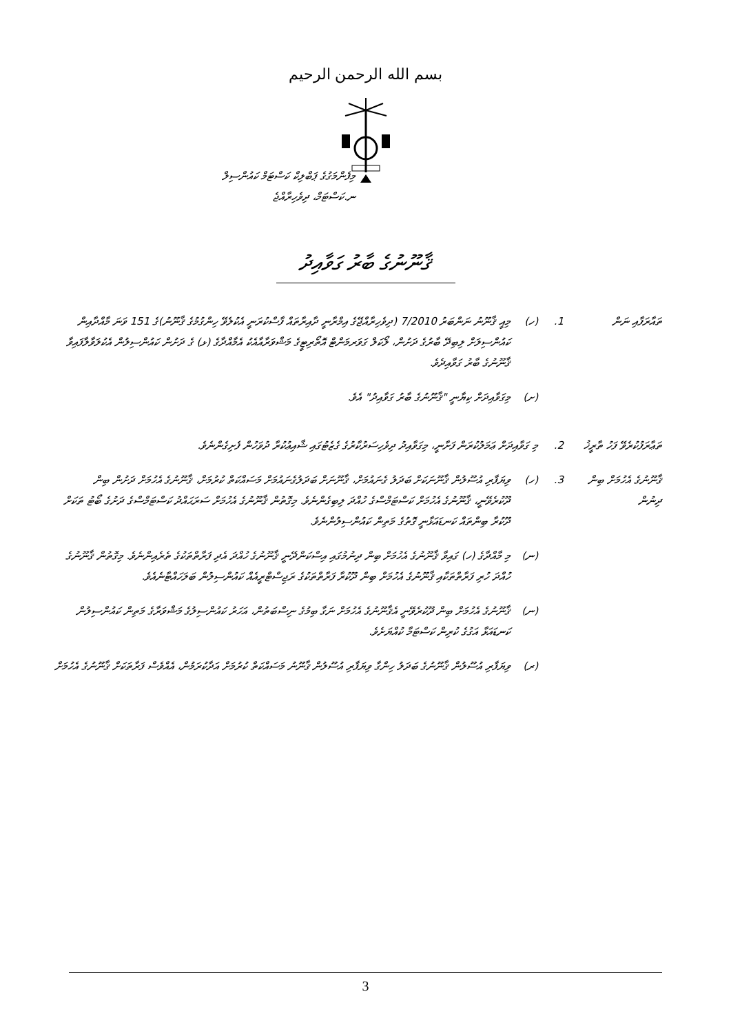بسم الله الرحمن الرحيم
މިފެންމަގުގެ ޕަބްލިކް ކަސްޓަމް ކައުންސިލް
ނ.ކަސްޓަމް، ދިވެހިރާއްޖެ
ޤާނޫނުގެ ބާރު ގަވާއިދު
ތައާރަފާއި ނަން
1. (ހ) މިއީ ޤާނޫނު ނަންބަރު 7/2010 (ދިވެހިރާއްޖޭގެ އިމްރާނީ ދާއިރާތައް ފާސްކުރަނީ އެކުލެވޭ ހިންގުމުގެ ޤާނޫނު)ގެ 151 ވަނަ މާއްދާއިން ކައުންސިލަށް ލިބިދޭ ބާރުގެ ދަށުން، ލޯކަލް ގަވަރމަންޓް އޮތޯރިޓީގެ މަޝްވަރާއާއެކު އެމާއްދާގެ (ޅ) ގެ ދަށުން ކައުންސިލުން އެކުލަވާލާފައިވާ ޤާނޫނުގެ ބާރު ގަވާއިދެވެ.
(ށ) މިގަވާއިދަށް ކިޔާނީ "ޤާނޫނުގެ ބާރު ގަވާއިދު" އެވެ.
ތަޢާރަފުކުރެވޭ ފަހު ތާރީޚު
2. މި ގަވާއިދަށް ޢަމަލުކުރަން ފަށާނީ، މިގަވާއިދު ދިވެހިސަރުކާރުގެ ގެޒެޓުގައި ޝާއިޢުކުރާ ދުވަހުން ފެށިގެންނެވެ.
ޤާނޫނުގެ އެހުމަށް ބިން ދިނުން
3. (ހ) ވިޔަފާރި އުސޫލުން ޤާނޫނަކަށް ބަދަލު ގެނައުމަށް، ޤާނޫނަށް ބަދަލުގެނައުމަށް މަސައްކަތް ކުރުމަށް، ޤާނޫނުގެ އެހުމަށް ދަށުން ބިން ދޫކުރެވޭނީ، ޤާނޫނުގެ އެހުމަށް ކަސްޓަމްސްގެ ހުއްދަ ލިބިގެންނެވެ. މިގޮތުން ޤާނޫނުގެ އެހުމަށް ސަރަޙައްދު ކަސްޓަމްސްގެ ދަށުގެ ބޯޓު ތަކަށް ދޫކުރާ ބިންތައް ކަނޑައަޅާނީ ގޮތުގެ މަތިން ކައުންސިލުންނެވެ.
(ނ) މި މާއްދާގެ (ހ) ގައިވާ ޤާނޫނުގެ އެހުމަށް ބިން ދިނުމުގައި އިސްކަންދޭނީ ޤާނޫނުގެ ހުއްދަ އެދި ފަރާތްތަކުގެ ތެރެއިންނެވެ. މިގޮތުން ޤާނޫނުގެ ހުއްދަ ހުރި ފަރާތްތަކާއި ޤާނޫނުގެ އެހުމަށް ބިން ދޫކުރާ ފަރާތްތަކުގެ ރަޖިސްޓްރީއެއް ކައުންސިލުން ބަލަހައްޓާނެއެވެ.
(ނ) ޤާނޫނުގެ އެހުމަށް ބިން ދޫކުރެވޭނީ އެޤާނޫނުގެ އެހުމަށް ނަގާ ބިމުގެ ނިސްބަތުން، އަހަރު ކައުންސިލުގެ މަޝްވަރާގެ މަތިން ކައުންސިލުން ކަނޑައަޅާ އަގުގެ ކުރިން ކަސްޓަމާ ކުއްޔަށެވެ.
(ރ) ވިޔަފާރި އުސޫލުން ޤާނޫނުގެ ބަދަލު ހިންގާ ވިޔަފާރި އުސޫލުން ޤާނޫނު މަސައްކަތް ކުރުމަށް އަދާކުރަމުން، އެއްވެސް ފަރާތަކަށް ޤާނޫނުގެ އެހުމަށް
3